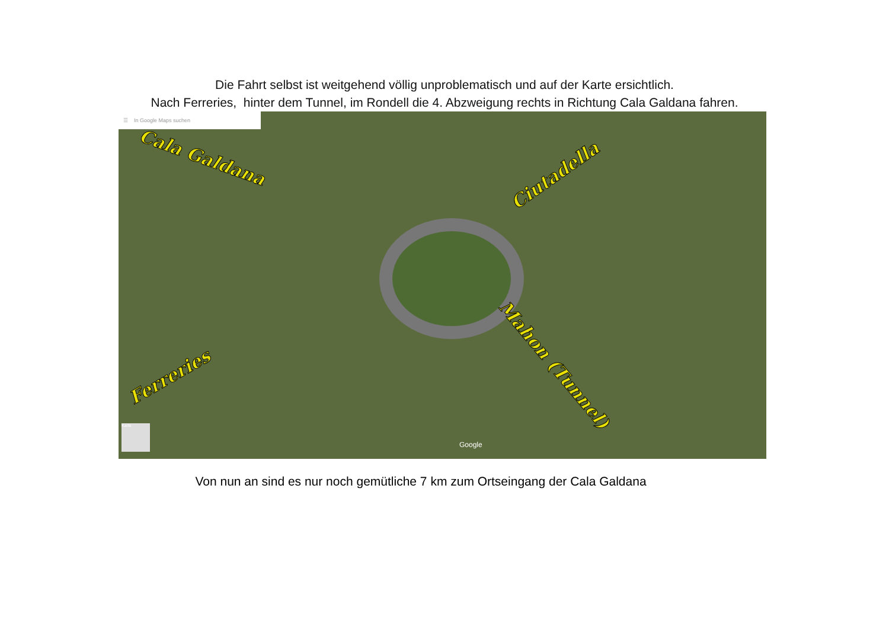Die Fahrt selbst ist weitgehend völlig unproblematisch und auf der Karte ersichtlich.
Nach Ferreries, hinter dem Tunnel, im Rondell die 4. Abzweigung rechts in Richtung Cala Galdana fahren.
☰ In Google Maps suchen
Cala Galdana
Ciutadella
Ferreries
Mahon (Tunnel)
Google
Karte
Von nun an sind es nur noch gemütliche 7 km zum Ortseingang der Cala Galdana